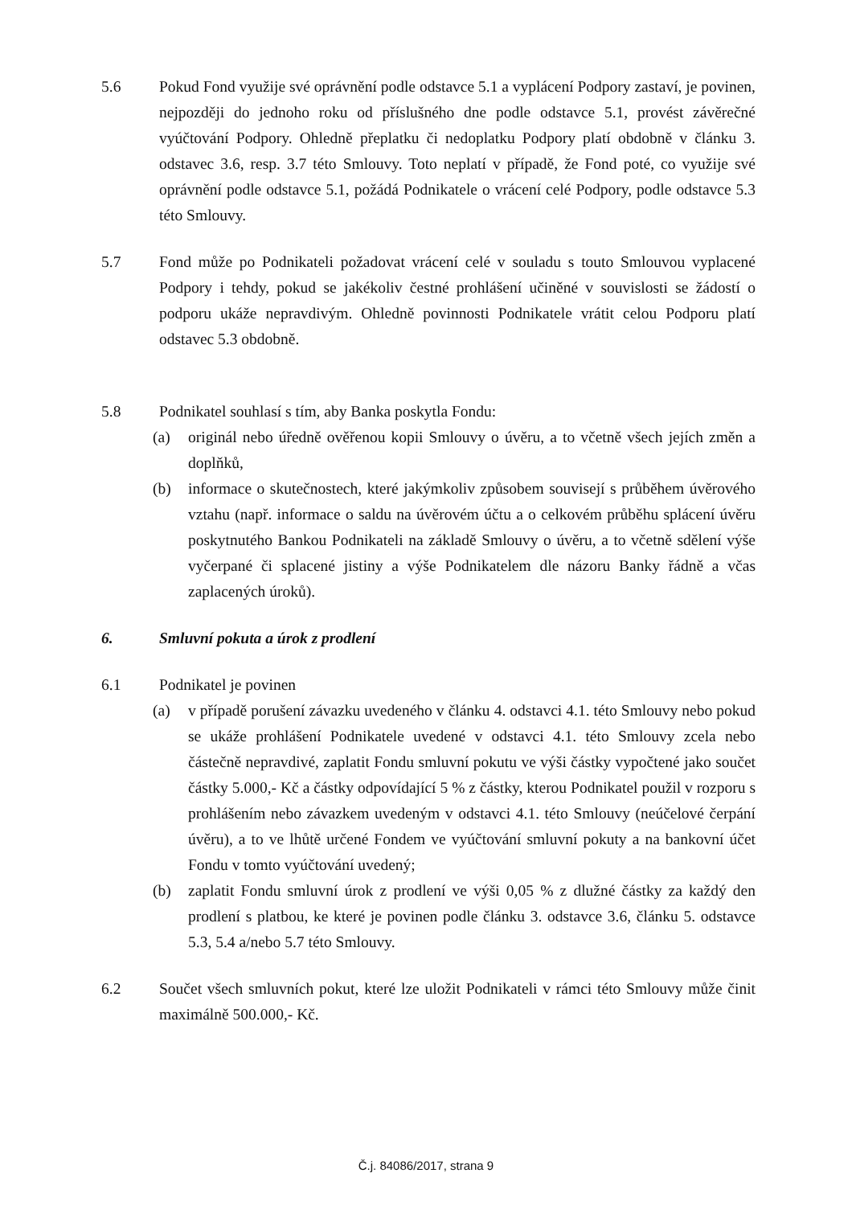5.6 Pokud Fond využije své oprávnění podle odstavce 5.1 a vyplácení Podpory zastaví, je povinen, nejpozději do jednoho roku od příslušného dne podle odstavce 5.1, provést závěrečné vyúčtování Podpory. Ohledně přeplatku či nedoplatku Podpory platí obdobně v článku 3. odstavec 3.6, resp. 3.7 této Smlouvy. Toto neplatí v případě, že Fond poté, co využije své oprávnění podle odstavce 5.1, požádá Podnikatele o vrácení celé Podpory, podle odstavce 5.3 této Smlouvy.
5.7 Fond může po Podnikateli požadovat vrácení celé v souladu s touto Smlouvou vyplacené Podpory i tehdy, pokud se jakékoliv čestné prohlášení učiněné v souvislosti se žádostí o podporu ukáže nepravdivým. Ohledně povinnosti Podnikatele vrátit celou Podporu platí odstavec 5.3 obdobně.
5.8 Podnikatel souhlasí s tím, aby Banka poskytla Fondu:
(a) originál nebo úředně ověřenou kopii Smlouvy o úvěru, a to včetně všech jejích změn a doplňků,
(b) informace o skutečnostech, které jakýmkoliv způsobem souvisejí s průběhem úvěrového vztahu (např. informace o saldu na úvěrovém účtu a o celkovém průběhu splácení úvěru poskytnutého Bankou Podnikateli na základě Smlouvy o úvěru, a to včetně sdělení výše vyčerpané či splacené jistiny a výše Podnikatelem dle názoru Banky řádně a včas zaplacených úroků).
6. Smluvní pokuta a úrok z prodlení
6.1 Podnikatel je povinen
(a) v případě porušení závazku uvedeného v článku 4. odstavci 4.1. této Smlouvy nebo pokud se ukáže prohlášení Podnikatele uvedené v odstavci 4.1. této Smlouvy zcela nebo částečně nepravdivé, zaplatit Fondu smluvní pokutu ve výši částky vypočtené jako součet částky 5.000,- Kč a částky odpovídající 5 % z částky, kterou Podnikatel použil v rozporu s prohlášením nebo závazkem uvedeným v odstavci 4.1. této Smlouvy (neúčelové čerpání úvěru), a to ve lhůtě určené Fondem ve vyúčtování smluvní pokuty a na bankovní účet Fondu v tomto vyúčtování uvedený;
(b) zaplatit Fondu smluvní úrok z prodlení ve výši 0,05 % z dlužné částky za každý den prodlení s platbou, ke které je povinen podle článku 3. odstavce 3.6, článku 5. odstavce 5.3, 5.4 a/nebo 5.7 této Smlouvy.
6.2 Součet všech smluvních pokut, které lze uložit Podnikateli v rámci této Smlouvy může činit maximálně 500.000,- Kč.
Č.j. 84086/2017, strana 9